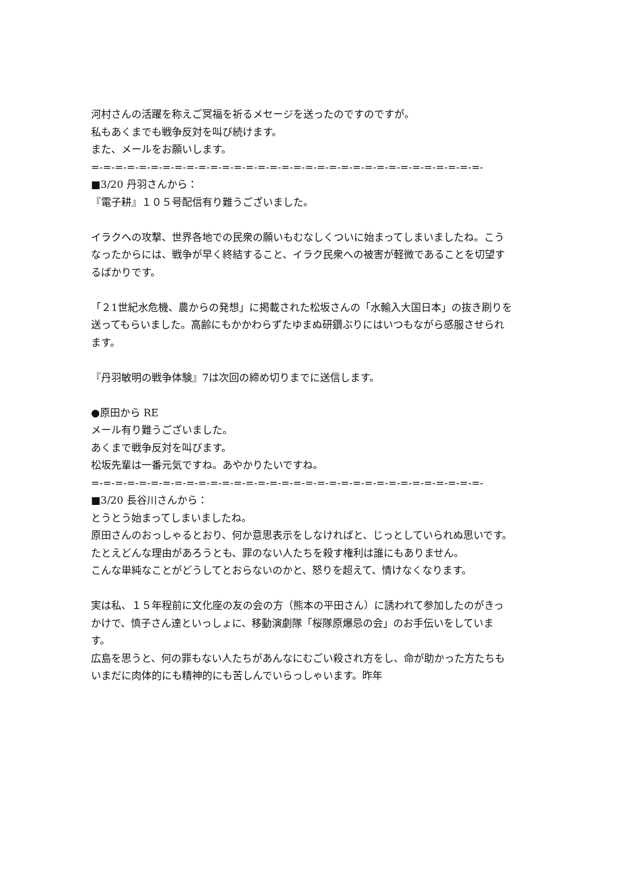河村さんの活躍を称えご冥福を祈るメセージを送ったのですのですが。
私もあくまでも戦争反対を叫び続けます。
また、メールをお願いします。
=-=-=-=-=-=-=-=-=-=-=-=-=-=-=-=-=-=-=-=-=-=-=-=-=-=-=-=-=-=-=-=-=-
■3/20 丹羽さんから：
『電子耕』１０５号配信有り難うございました。
イラクへの攻撃、世界各地での民衆の願いもむなしくついに始まってしまいましたね。こうなったからには、戦争が早く終結すること、イラク民衆への被害が軽微であることを切望するばかりです。
「２1世紀水危機、農からの発想」に掲載された松坂さんの「水輸入大国日本」の抜き刷りを送ってもらいました。高齢にもかかわらずたゆまぬ研鑽ぶりにはいつもながら感服させられます。
『丹羽敏明の戦争体験』7は次回の締め切りまでに送信します。
●原田から RE
メール有り難うございました。
あくまで戦争反対を叫びます。
松坂先輩は一番元気ですね。あやかりたいですね。
=-=-=-=-=-=-=-=-=-=-=-=-=-=-=-=-=-=-=-=-=-=-=-=-=-=-=-=-=-=-=-=-=-
■3/20 長谷川さんから：
とうとう始まってしまいましたね。
原田さんのおっしゃるとおり、何か意思表示をしなければと、じっとしていられぬ思いです。
たとえどんな理由があろうとも、罪のない人たちを殺す権利は誰にもありません。
こんな単純なことがどうしてとおらないのかと、怒りを超えて、情けなくなります。
実は私、１５年程前に文化座の友の会の方（熊本の平田さん）に誘われて参加したのがきっかけで、慎子さん達といっしょに、移動演劇隊「桜隊原爆忌の会」のお手伝いをしています。
広島を思うと、何の罪もない人たちがあんなにむごい殺され方をし、命が助かった方たちもいまだに肉体的にも精神的にも苦しんでいらっしゃいます。昨年